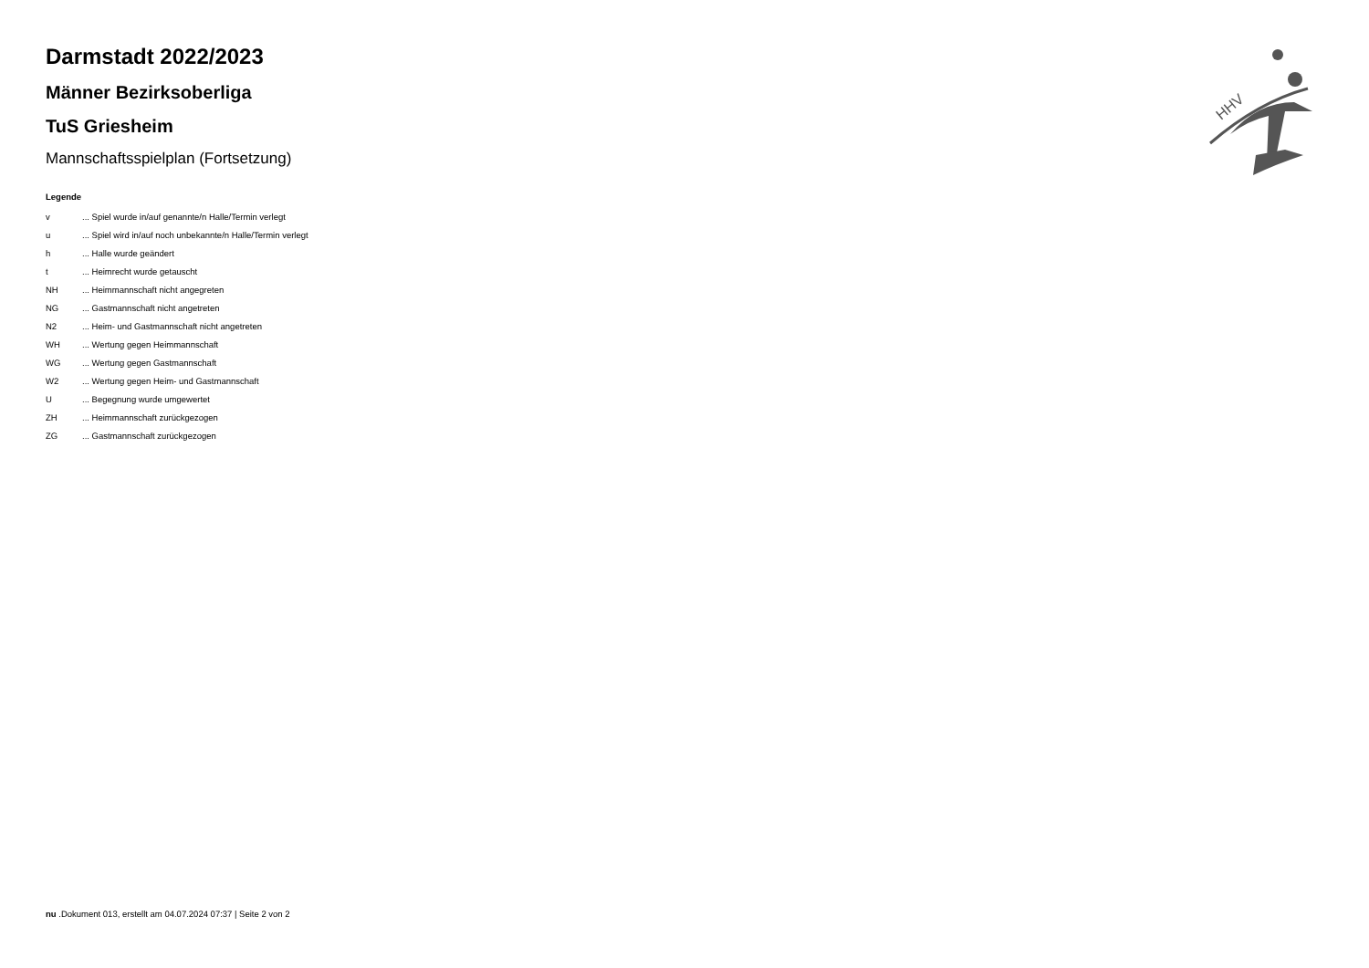Darmstadt 2022/2023
Männer Bezirksoberliga
TuS Griesheim
Mannschaftsspielplan (Fortsetzung)
Legende
| v | ... Spiel wurde in/auf genannte/n Halle/Termin verlegt |
| u | ... Spiel wird in/auf noch unbekannte/n Halle/Termin verlegt |
| h | ... Halle wurde geändert |
| t | ... Heimrecht wurde getauscht |
| NH | ... Heimmannschaft nicht angegreten |
| NG | ... Gastmannschaft nicht angetreten |
| N2 | ... Heim- und Gastmannschaft nicht angetreten |
| WH | ... Wertung gegen Heimmannschaft |
| WG | ... Wertung gegen Gastmannschaft |
| W2 | ... Wertung gegen Heim- und Gastmannschaft |
| U | ... Begegnung wurde umgewertet |
| ZH | ... Heimmannschaft zurückgezogen |
| ZG | ... Gastmannschaft zurückgezogen |
HHV
nu .Dokument 013, erstellt am 04.07.2024 07:37 | Seite 2 von 2